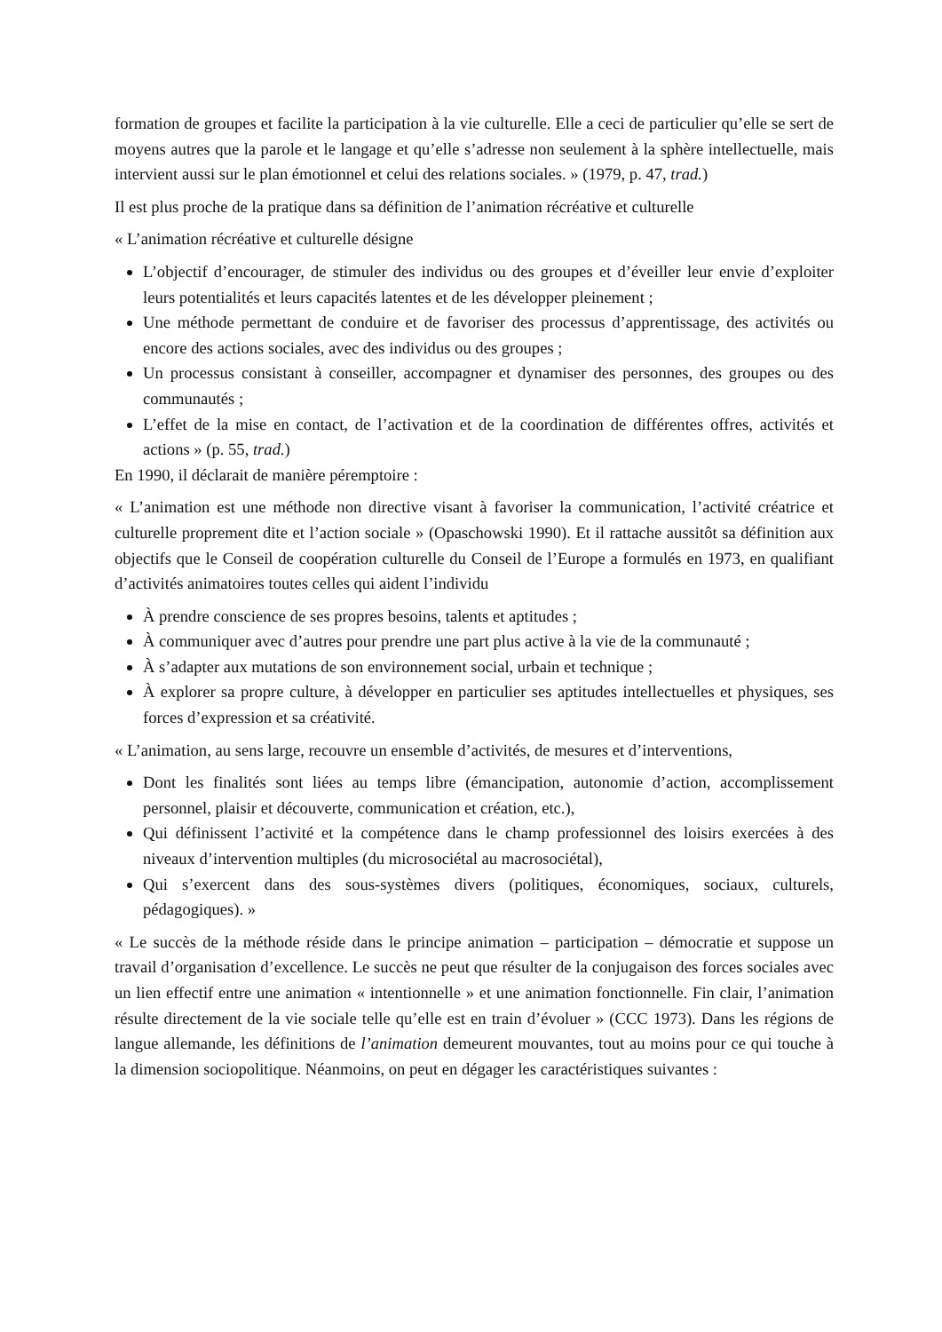formation de groupes et facilite la participation à la vie culturelle. Elle a ceci de particulier qu’elle se sert de moyens autres que la parole et le langage et qu’elle s’adresse non seulement à la sphère intellectuelle, mais intervient aussi sur le plan émotionnel et celui des relations sociales. » (1979, p. 47, trad.)
Il est plus proche de la pratique dans sa définition de l’animation récréative et culturelle
« L’animation récréative et culturelle désigne
L’objectif d’encourager, de stimuler des individus ou des groupes et d’éveiller leur envie d’exploiter leurs potentialités et leurs capacités latentes et de les développer pleinement ;
Une méthode permettant de conduire et de favoriser des processus d’apprentissage, des activités ou encore des actions sociales, avec des individus ou des groupes ;
Un processus consistant à conseiller, accompagner et dynamiser des personnes, des groupes ou des communautés ;
L’effet de la mise en contact, de l’activation et de la coordination de différentes offres, activités et actions » (p. 55, trad.)
En 1990, il déclarait de manière péremptoire :
« L’animation est une méthode non directive visant à favoriser la communication, l’activité créatrice et culturelle proprement dite et l’action sociale » (Opaschowski 1990). Et il rattache aussitôt sa définition aux objectifs que le Conseil de coopération culturelle du Conseil de l’Europe a formulés en 1973, en qualifiant d’activités animatoires toutes celles qui aident l’individu
À prendre conscience de ses propres besoins, talents et aptitudes ;
À communiquer avec d’autres pour prendre une part plus active à la vie de la communauté ;
À s’adapter aux mutations de son environnement social, urbain et technique ;
À explorer sa propre culture, à développer en particulier ses aptitudes intellectuelles et physiques, ses forces d’expression et sa créativité.
« L’animation, au sens large, recouvre un ensemble d’activités, de mesures et d’interventions,
Dont les finalités sont liées au temps libre (émancipation, autonomie d’action, accomplissement personnel, plaisir et découverte, communication et création, etc.),
Qui définissent l’activité et la compétence dans le champ professionnel des loisirs exercées à des niveaux d’intervention multiples (du microsociétal au macrosociétal),
Qui s’exercent dans des sous-systèmes divers (politiques, économiques, sociaux, culturels, pédagogiques). »
« Le succès de la méthode réside dans le principe animation – participation – démocratie et suppose un travail d’organisation d’excellence. Le succès ne peut que résulter de la conjugaison des forces sociales avec un lien effectif entre une animation « intentionnelle » et une animation fonctionnelle. Fin clair, l’animation résulte directement de la vie sociale telle qu’elle est en train d’évoluer » (CCC 1973). Dans les régions de langue allemande, les définitions de l’animation demeurent mouvantes, tout au moins pour ce qui touche à la dimension sociopolitique. Néanmoins, on peut en dégager les caractéristiques suivantes :